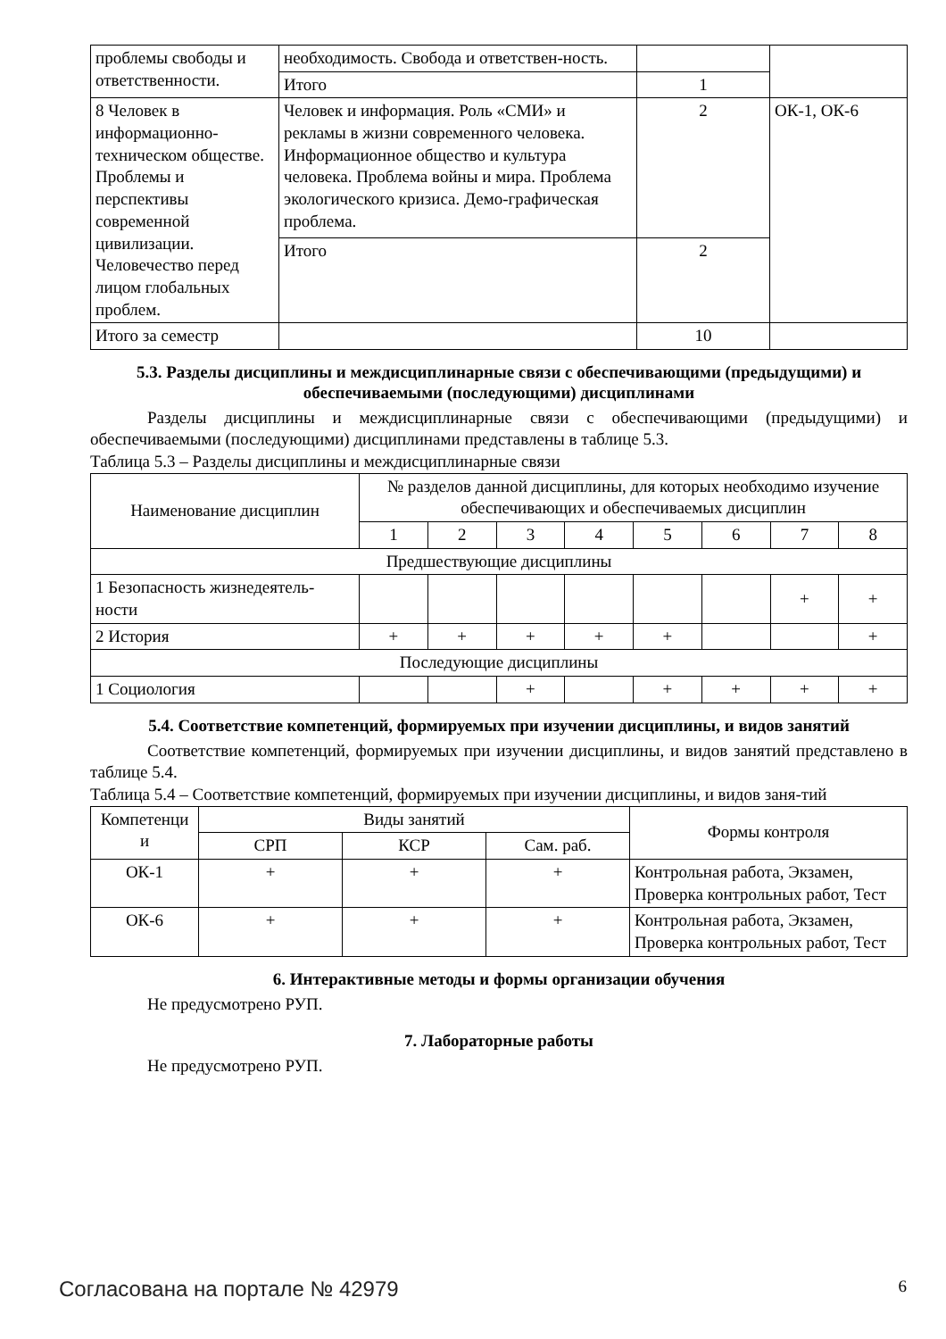| проблемы свободы и ответственности. | необходимость. Свобода и ответствен-ность. | | |
| | Итого | 1 | |
| 8 Человек в информационно-техническом обществе. Проблемы и перспективы современной цивилизации. Человечество перед лицом глобальных проблем. | Человек и информация. Роль «СМИ» и рекламы в жизни современного человека. Информационное общество и культура человека. Проблема войны и мира. Проблема экологического кризиса. Демо-графическая проблема. | 2 | ОК-1, ОК-6 |
| | Итого | 2 | |
| Итого за семестр | | 10 | |
5.3. Разделы дисциплины и междисциплинарные связи с обеспечивающими (предыдущими) и обеспечиваемыми (последующими) дисциплинами
Разделы дисциплины и междисциплинарные связи с обеспечивающими (предыдущими) и обеспечиваемыми (последующими) дисциплинами представлены в таблице 5.3.
Таблица 5.3 – Разделы дисциплины и междисциплинарные связи
| Наименование дисциплин | № разделов данной дисциплины, для которых необходимо изучение обеспечивающих и обеспечиваемых дисциплин | | | | | | | |
| --- | --- | --- | --- | --- | --- | --- | --- | --- |
| | 1 | 2 | 3 | 4 | 5 | 6 | 7 | 8 |
| Предшествующие дисциплины | | | | | | | | |
| 1 Безопасность жизнедеятель-ности | | | | | | | + | + |
| 2 История | + | + | + | + | + | | | + |
| Последующие дисциплины | | | | | | | | |
| 1 Социология | | | + | | + | + | + | + |
5.4. Соответствие компетенций, формируемых при изучении дисциплины, и видов занятий
Соответствие компетенций, формируемых при изучении дисциплины, и видов занятий представлено в таблице 5.4.
Таблица 5.4 – Соответствие компетенций, формируемых при изучении дисциплины, и видов заня-тий
| Компетенци и | Виды занятий | | | Формы контроля |
| --- | --- | --- | --- | --- |
| | СРП | КСР | Сам. раб. | |
| ОК-1 | + | + | + | Контрольная работа, Экзамен, Проверка контрольных работ, Тест |
| ОК-6 | + | + | + | Контрольная работа, Экзамен, Проверка контрольных работ, Тест |
6. Интерактивные методы и формы организации обучения
Не предусмотрено РУП.
7. Лабораторные работы
Не предусмотрено РУП.
Согласована на портале № 42979 6